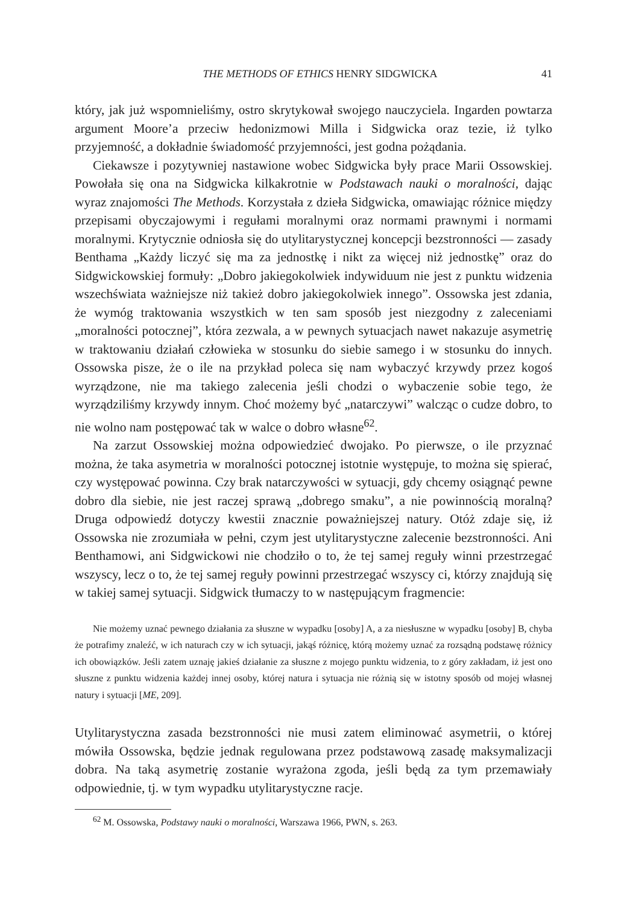THE METHODS OF ETHICS HENRY SIDGWICKA 41
który, jak już wspomnieliśmy, ostro skrytykował swojego nauczyciela. Ingarden powtarza argument Moore’a przeciw hedonizmowi Milla i Sidgwicka oraz tezie, iż tylko przyjemność, a dokładnie świadomość przyjemności, jest godna pożądania.
Ciekawsze i pozytywniej nastawione wobec Sidgwicka były prace Marii Ossowskiej. Powołała się ona na Sidgwicka kilkakrotnie w Podstawach nauki o moralności, dając wyraz znajomości The Methods. Korzystała z dzieła Sidgwicka, omawiając różnice między przepisami obyczajowymi i regułami moralnymi oraz normami prawnymi i normami moralnymi. Krytycznie odniosła się do utylitarystycznej koncepcji bezstronności — zasady Benthama „Każdy liczyć się ma za jednostkę i nikt za więcej niż jednostkę” oraz do Sidgwickowskiej formuły: „Dobro jakiegokolwiek indywiduum nie jest z punktu widzenia wszechświata ważniejsze niż takież dobro jakiegokolwiek innego”. Ossowska jest zdania, że wymóg traktowania wszystkich w ten sam sposób jest niezgodny z zaleceniami „moralności potocznej”, która zezwala, a w pewnych sytuacjach nawet nakazuje asymetrię w traktowaniu działań człowieka w stosunku do siebie samego i w stosunku do innych. Ossowska pisze, że o ile na przykład poleca się nam wybaczyć krzywdy przez kogoś wyrządzone, nie ma takiego zalecenia jeśli chodzi o wybaczenie sobie tego, że wyrządziliśmy krzywdy innym. Choć możemy być „natarczywi” walcząc o cudze dobro, to nie wolno nam postępować tak w walce o dobro własne<sup>62</sup>.
Na zarzut Ossowskiej można odpowiedzieć dwojako. Po pierwsze, o ile przyznać można, że taka asymetria w moralności potocznej istotnie występuje, to można się spierać, czy występować powinna. Czy brak natarczywości w sytuacji, gdy chcemy osiągnąć pewne dobro dla siebie, nie jest raczej sprawą „dobrego smaku”, a nie powinnością moralną? Druga odpowiedź dotyczy kwestii znacznie poważniejszej natury. Otóż zdaje się, iż Ossowska nie zrozumiała w pełni, czym jest utylitarystyczne zalecenie bezstronności. Ani Benthamowi, ani Sidgwickowi nie chodziło o to, że tej samej reguły winni przestrzegać wszyscy, lecz o to, że tej samej reguły powinni przestrzegać wszyscy ci, którzy znajdują się w takiej samej sytuacji. Sidgwick tłumaczy to w następującym fragmencie:
Nie możemy uznać pewnego działania za słuszne w wypadku [osoby] A, a za niesłuszne w wypadku [osoby] B, chyba że potrafimy znaleźć, w ich naturach czy w ich sytuacji, jakąś różnicę, którą możemy uznać za rozsądną podstawę różnicy ich obowiązków. Jeśli zatem uznaję jakieś działanie za słuszne z mojego punktu widzenia, to z góry zakładam, iż jest ono słuszne z punktu widzenia każdej innej osoby, której natura i sytuacja nie różnią się w istotny sposób od mojej własnej natury i sytuacji [ME, 209].
Utylitarystyczna zasada bezstronności nie musi zatem eliminować asymetrii, o której mówiła Ossowska, będzie jednak regulowana przez podstawową zasadę maksymalizacji dobra. Na taką asymetrię zostanie wyrażona zgoda, jeśli będą za tym przemawiały odpowiednie, tj. w tym wypadku utylitarystyczne racje.
<sup>62</sup> M. Ossowska, Podstawy nauki o moralności, Warszawa 1966, PWN, s. 263.